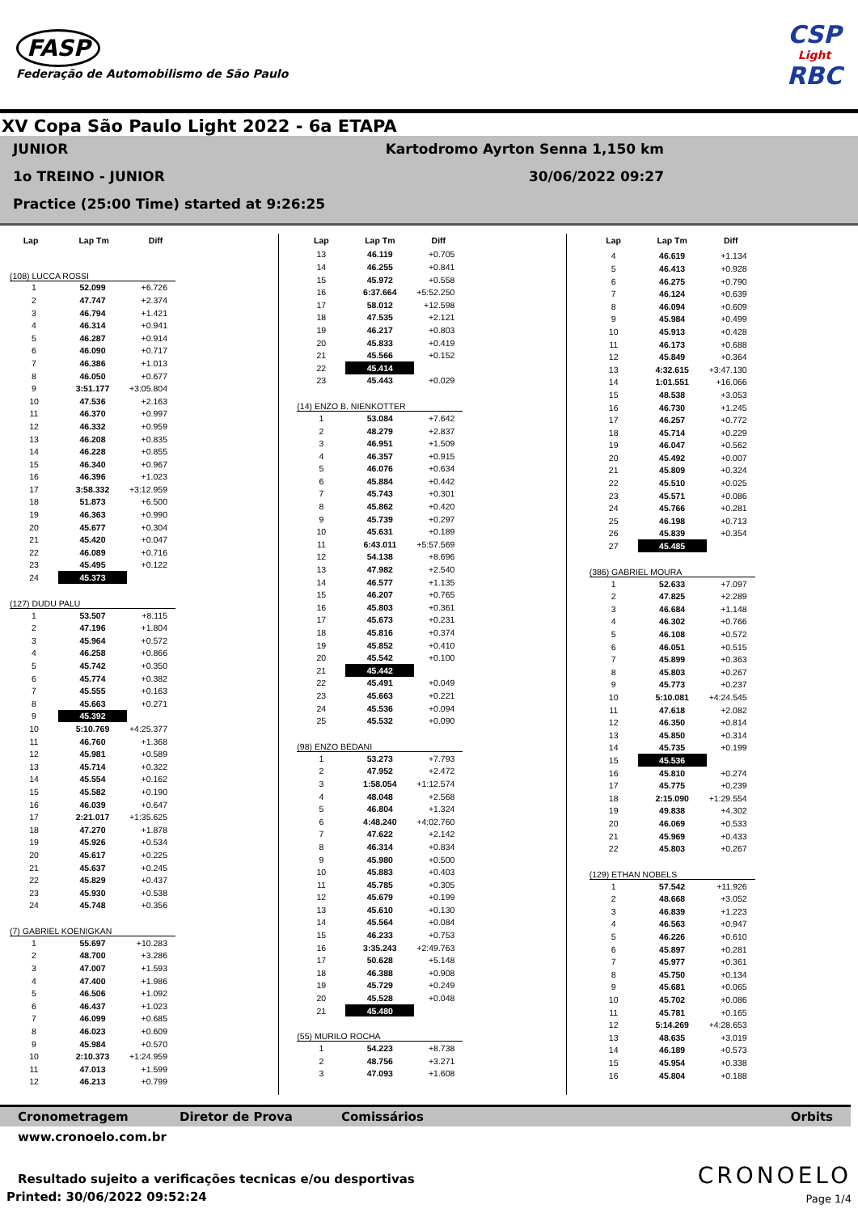FASP
Federação de Automobilismo de São Paulo
CSP
Light
RBC
XV Copa São Paulo Light 2022 - 6a ETAPA
JUNIOR Kartodromo Ayrton Senna 1,150 km
1o TREINO - JUNIOR 30/06/2022 09:27
Practice (25:00 Time) started at 9:26:25
| Lap | Lap Tm | Diff |
| --- | --- | --- |
(108) LUCCA ROSSI
| 1 | 52.099 | +6.726 |
| 2 | 47.747 | +2.374 |
| 3 | 46.794 | +1.421 |
| 4 | 46.314 | +0.941 |
| 5 | 46.287 | +0.914 |
| 6 | 46.090 | +0.717 |
| 7 | 46.386 | +1.013 |
| 8 | 46.050 | +0.677 |
| 9 | 3:51.177 | +3:05.804 |
| 10 | 47.536 | +2.163 |
| 11 | 46.370 | +0.997 |
| 12 | 46.332 | +0.959 |
| 13 | 46.208 | +0.835 |
| 14 | 46.228 | +0.855 |
| 15 | 46.340 | +0.967 |
| 16 | 46.396 | +1.023 |
| 17 | 3:58.332 | +3:12.959 |
| 18 | 51.873 | +6.500 |
| 19 | 46.363 | +0.990 |
| 20 | 45.677 | +0.304 |
| 21 | 45.420 | +0.047 |
| 22 | 46.089 | +0.716 |
| 23 | 45.495 | +0.122 |
| 24 | 45.373 | |
(127) DUDU PALU
| 1 | 53.507 | +8.115 |
| 2 | 47.196 | +1.804 |
| 3 | 45.964 | +0.572 |
| 4 | 46.258 | +0.866 |
| 5 | 45.742 | +0.350 |
| 6 | 45.774 | +0.382 |
| 7 | 45.555 | +0.163 |
| 8 | 45.663 | +0.271 |
| 9 | 45.392 | |
| 10 | 5:10.769 | +4:25.377 |
| 11 | 46.760 | +1.368 |
| 12 | 45.981 | +0.589 |
| 13 | 45.714 | +0.322 |
| 14 | 45.554 | +0.162 |
| 15 | 45.582 | +0.190 |
| 16 | 46.039 | +0.647 |
| 17 | 2:21.017 | +1:35.625 |
| 18 | 47.270 | +1.878 |
| 19 | 45.926 | +0.534 |
| 20 | 45.617 | +0.225 |
| 21 | 45.637 | +0.245 |
| 22 | 45.829 | +0.437 |
| 23 | 45.930 | +0.538 |
| 24 | 45.748 | +0.356 |
(7) GABRIEL KOENIGKAN
| 1 | 55.697 | +10.283 |
| 2 | 48.700 | +3.286 |
| 3 | 47.007 | +1.593 |
| 4 | 47.400 | +1.986 |
| 5 | 46.506 | +1.092 |
| 6 | 46.437 | +1.023 |
| 7 | 46.099 | +0.685 |
| 8 | 46.023 | +0.609 |
| 9 | 45.984 | +0.570 |
| 10 | 2:10.373 | +1:24.959 |
| 11 | 47.013 | +1.599 |
| 12 | 46.213 | +0.799 |
| Lap | Lap Tm | Diff |
| --- | --- | --- |
| 13 | 46.119 | +0.705 |
| 14 | 46.255 | +0.841 |
| 15 | 45.972 | +0.558 |
| 16 | 6:37.664 | +5:52.250 |
| 17 | 58.012 | +12.598 |
| 18 | 47.535 | +2.121 |
| 19 | 46.217 | +0.803 |
| 20 | 45.833 | +0.419 |
| 21 | 45.566 | +0.152 |
| 22 | 45.414 | |
| 23 | 45.443 | +0.029 |
(14) ENZO B. NIENKOTTER
| 1 | 53.084 | +7.642 |
| 2 | 48.279 | +2.837 |
| 3 | 46.951 | +1.509 |
| 4 | 46.357 | +0.915 |
| 5 | 46.076 | +0.634 |
| 6 | 45.884 | +0.442 |
| 7 | 45.743 | +0.301 |
| 8 | 45.862 | +0.420 |
| 9 | 45.739 | +0.297 |
| 10 | 45.631 | +0.189 |
| 11 | 6:43.011 | +5:57.569 |
| 12 | 54.138 | +8.696 |
| 13 | 47.982 | +2.540 |
| 14 | 46.577 | +1.135 |
| 15 | 46.207 | +0.765 |
| 16 | 45.803 | +0.361 |
| 17 | 45.673 | +0.231 |
| 18 | 45.816 | +0.374 |
| 19 | 45.852 | +0.410 |
| 20 | 45.542 | +0.100 |
| 21 | 45.442 | |
| 22 | 45.491 | +0.049 |
| 23 | 45.663 | +0.221 |
| 24 | 45.536 | +0.094 |
| 25 | 45.532 | +0.090 |
(98) ENZO BEDANI
| 1 | 53.273 | +7.793 |
| 2 | 47.952 | +2.472 |
| 3 | 1:58.054 | +1:12.574 |
| 4 | 48.048 | +2.568 |
| 5 | 46.804 | +1.324 |
| 6 | 4:48.240 | +4:02.760 |
| 7 | 47.622 | +2.142 |
| 8 | 46.314 | +0.834 |
| 9 | 45.980 | +0.500 |
| 10 | 45.883 | +0.403 |
| 11 | 45.785 | +0.305 |
| 12 | 45.679 | +0.199 |
| 13 | 45.610 | +0.130 |
| 14 | 45.564 | +0.084 |
| 15 | 46.233 | +0.753 |
| 16 | 3:35.243 | +2:49.763 |
| 17 | 50.628 | +5.148 |
| 18 | 46.388 | +0.908 |
| 19 | 45.729 | +0.249 |
| 20 | 45.528 | +0.048 |
| 21 | 45.480 | |
(55) MURILO ROCHA
| 1 | 54.223 | +8.738 |
| 2 | 48.756 | +3.271 |
| 3 | 47.093 | +1.608 |
| Lap | Lap Tm | Diff |
| --- | --- | --- |
| 4 | 46.619 | +1.134 |
| 5 | 46.413 | +0.928 |
| 6 | 46.275 | +0.790 |
| 7 | 46.124 | +0.639 |
| 8 | 46.094 | +0.609 |
| 9 | 45.984 | +0.499 |
| 10 | 45.913 | +0.428 |
| 11 | 46.173 | +0.688 |
| 12 | 45.849 | +0.364 |
| 13 | 4:32.615 | +3:47.130 |
| 14 | 1:01.551 | +16.066 |
| 15 | 48.538 | +3.053 |
| 16 | 46.730 | +1.245 |
| 17 | 46.257 | +0.772 |
| 18 | 45.714 | +0.229 |
| 19 | 46.047 | +0.562 |
| 20 | 45.492 | +0.007 |
| 21 | 45.809 | +0.324 |
| 22 | 45.510 | +0.025 |
| 23 | 45.571 | +0.086 |
| 24 | 45.766 | +0.281 |
| 25 | 46.198 | +0.713 |
| 26 | 45.839 | +0.354 |
| 27 | 45.485 | |
(386) GABRIEL MOURA
| 1 | 52.633 | +7.097 |
| 2 | 47.825 | +2.289 |
| 3 | 46.684 | +1.148 |
| 4 | 46.302 | +0.766 |
| 5 | 46.108 | +0.572 |
| 6 | 46.051 | +0.515 |
| 7 | 45.899 | +0.363 |
| 8 | 45.803 | +0.267 |
| 9 | 45.773 | +0.237 |
| 10 | 5:10.081 | +4:24.545 |
| 11 | 47.618 | +2.082 |
| 12 | 46.350 | +0.814 |
| 13 | 45.850 | +0.314 |
| 14 | 45.735 | +0.199 |
| 15 | 45.536 | |
| 16 | 45.810 | +0.274 |
| 17 | 45.775 | +0.239 |
| 18 | 2:15.090 | +1:29.554 |
| 19 | 49.838 | +4.302 |
| 20 | 46.069 | +0.533 |
| 21 | 45.969 | +0.433 |
| 22 | 45.803 | +0.267 |
(129) ETHAN NOBELS
| 1 | 57.542 | +11.926 |
| 2 | 48.668 | +3.052 |
| 3 | 46.839 | +1.223 |
| 4 | 46.563 | +0.947 |
| 5 | 46.226 | +0.610 |
| 6 | 45.897 | +0.281 |
| 7 | 45.977 | +0.361 |
| 8 | 45.750 | +0.134 |
| 9 | 45.681 | +0.065 |
| 10 | 45.702 | +0.086 |
| 11 | 45.781 | +0.165 |
| 12 | 5:14.269 | +4:28.653 |
| 13 | 48.635 | +3.019 |
| 14 | 46.189 | +0.573 |
| 15 | 45.954 | +0.338 |
| 16 | 45.804 | +0.188 |
Cronometragem Diretor de Prova Comissários Orbits
www.cronoelo.com.br
Resultado sujeito a verificações tecnicas e/ou desportivas
Printed: 30/06/2022 09:52:24
CRONOELO
Page 1/4